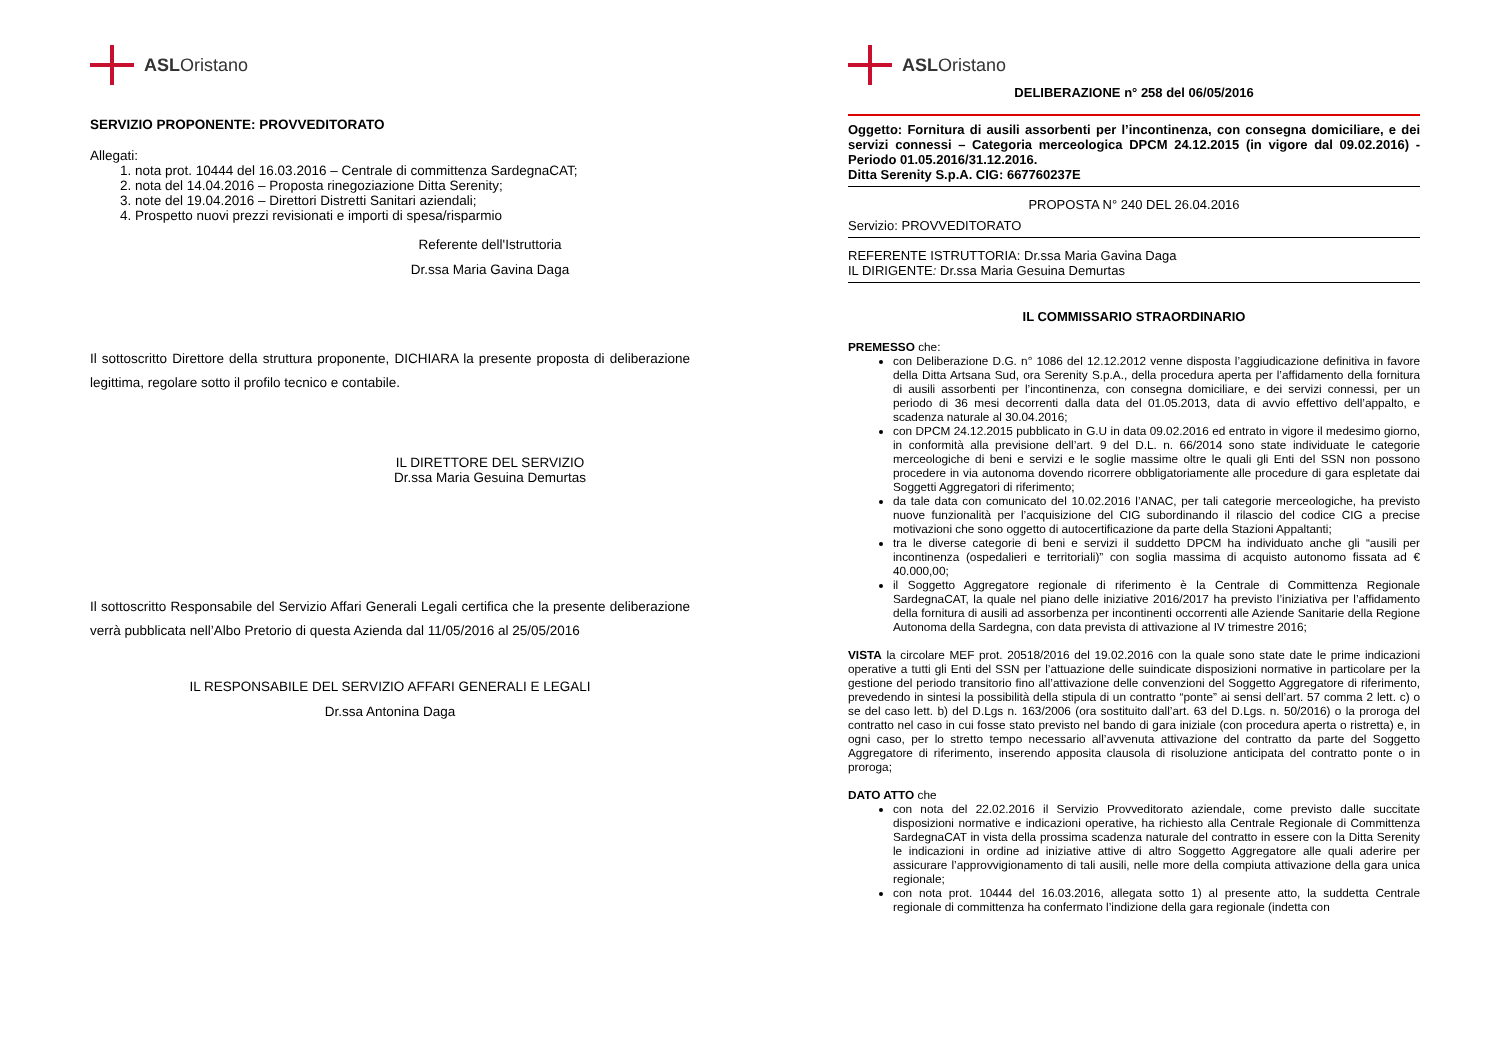ASLOristano
SERVIZIO PROPONENTE: PROVVEDITORATO
Allegati:
1. nota prot. 10444 del 16.03.2016 – Centrale di committenza SardegnaCAT;
2. nota del 14.04.2016 – Proposta rinegoziazione Ditta Serenity;
3. note del 19.04.2016 – Direttori Distretti Sanitari aziendali;
4. Prospetto nuovi prezzi revisionati e importi di spesa/risparmio
Referente dell'Istruttoria
Dr.ssa Maria Gavina Daga
Il sottoscritto Direttore della struttura proponente, DICHIARA la presente proposta di deliberazione legittima, regolare sotto il profilo tecnico e contabile.
IL DIRETTORE DEL SERVIZIO
Dr.ssa Maria Gesuina Demurtas
Il sottoscritto Responsabile del Servizio Affari Generali Legali certifica che la presente deliberazione verrà pubblicata nell’Albo Pretorio di questa Azienda dal 11/05/2016 al 25/05/2016
IL RESPONSABILE DEL SERVIZIO AFFARI GENERALI E LEGALI
Dr.ssa Antonina Daga
ASLOristano
DELIBERAZIONE n° 258 del 06/05/2016
Oggetto: Fornitura di ausili assorbenti per l’incontinenza, con consegna domiciliare, e dei servizi connessi – Categoria merceologica DPCM 24.12.2015 (in vigore dal 09.02.2016) - Periodo 01.05.2016/31.12.2016.
Ditta Serenity S.p.A. CIG: 667760237E
PROPOSTA N° 240 DEL 26.04.2016
Servizio: PROVVEDITORATO
REFERENTE ISTRUTTORIA: Dr.ssa Maria Gavina Daga
IL DIRIGENTE: Dr.ssa Maria Gesuina Demurtas
IL COMMISSARIO STRAORDINARIO
PREMESSO che:
con Deliberazione D.G. n° 1086 del 12.12.2012 venne disposta l’aggiudicazione definitiva in favore della Ditta Artsana Sud, ora Serenity S.p.A., della procedura aperta per l’affidamento della fornitura di ausili assorbenti per l’incontinenza, con consegna domiciliare, e dei servizi connessi, per un periodo di 36 mesi decorrenti dalla data del 01.05.2013, data di avvio effettivo dell’appalto, e scadenza naturale al 30.04.2016;
con DPCM 24.12.2015 pubblicato in G.U in data 09.02.2016 ed entrato in vigore il medesimo giorno, in conformità alla previsione dell’art. 9 del D.L. n. 66/2014 sono state individuate le categorie merceologiche di beni e servizi e le soglie massime oltre le quali gli Enti del SSN non possono procedere in via autonoma dovendo ricorrere obbligatoriamente alle procedure di gara espletate dai Soggetti Aggregatori di riferimento;
da tale data con comunicato del 10.02.2016 l’ANAC, per tali categorie merceologiche, ha previsto nuove funzionalità per l’acquisizione del CIG subordinando il rilascio del codice CIG a precise motivazioni che sono oggetto di autocertificazione da parte della Stazioni Appaltanti;
tra le diverse categorie di beni e servizi il suddetto DPCM ha individuato anche gli “ausili per incontinenza (ospedalieri e territoriali)” con soglia massima di acquisto autonomo fissata ad € 40.000,00;
il Soggetto Aggregatore regionale di riferimento è la Centrale di Committenza Regionale SardegnaCAT, la quale nel piano delle iniziative 2016/2017 ha previsto l’iniziativa per l’affidamento della fornitura di ausili ad assorbenza per incontinenti occorrenti alle Aziende Sanitarie della Regione Autonoma della Sardegna, con data prevista di attivazione al IV trimestre 2016;
VISTA la circolare MEF prot. 20518/2016 del 19.02.2016 con la quale sono state date le prime indicazioni operative a tutti gli Enti del SSN per l’attuazione delle suindicate disposizioni normative in particolare per la gestione del periodo transitorio fino all’attivazione delle convenzioni del Soggetto Aggregatore di riferimento, prevedendo in sintesi la possibilità della stipula di un contratto “ponte” ai sensi dell’art. 57 comma 2 lett. c) o se del caso lett. b) del D.Lgs n. 163/2006 (ora sostituito dall’art. 63 del D.Lgs. n. 50/2016) o la proroga del contratto nel caso in cui fosse stato previsto nel bando di gara iniziale (con procedura aperta o ristretta) e, in ogni caso, per lo stretto tempo necessario all’avvenuta attivazione del contratto da parte del Soggetto Aggregatore di riferimento, inserendo apposita clausola di risoluzione anticipata del contratto ponte o in proroga;
DATO ATTO che
con nota del 22.02.2016 il Servizio Provveditorato aziendale, come previsto dalle succitate disposizioni normative e indicazioni operative, ha richiesto alla Centrale Regionale di Committenza SardegnaCAT in vista della prossima scadenza naturale del contratto in essere con la Ditta Serenity le indicazioni in ordine ad iniziative attive di altro Soggetto Aggregatore alle quali aderire per assicurare l’approvvigionamento di tali ausili, nelle more della compiuta attivazione della gara unica regionale;
con nota prot. 10444 del 16.03.2016, allegata sotto 1) al presente atto, la suddetta Centrale regionale di committenza ha confermato l’indizione della gara regionale (indetta con